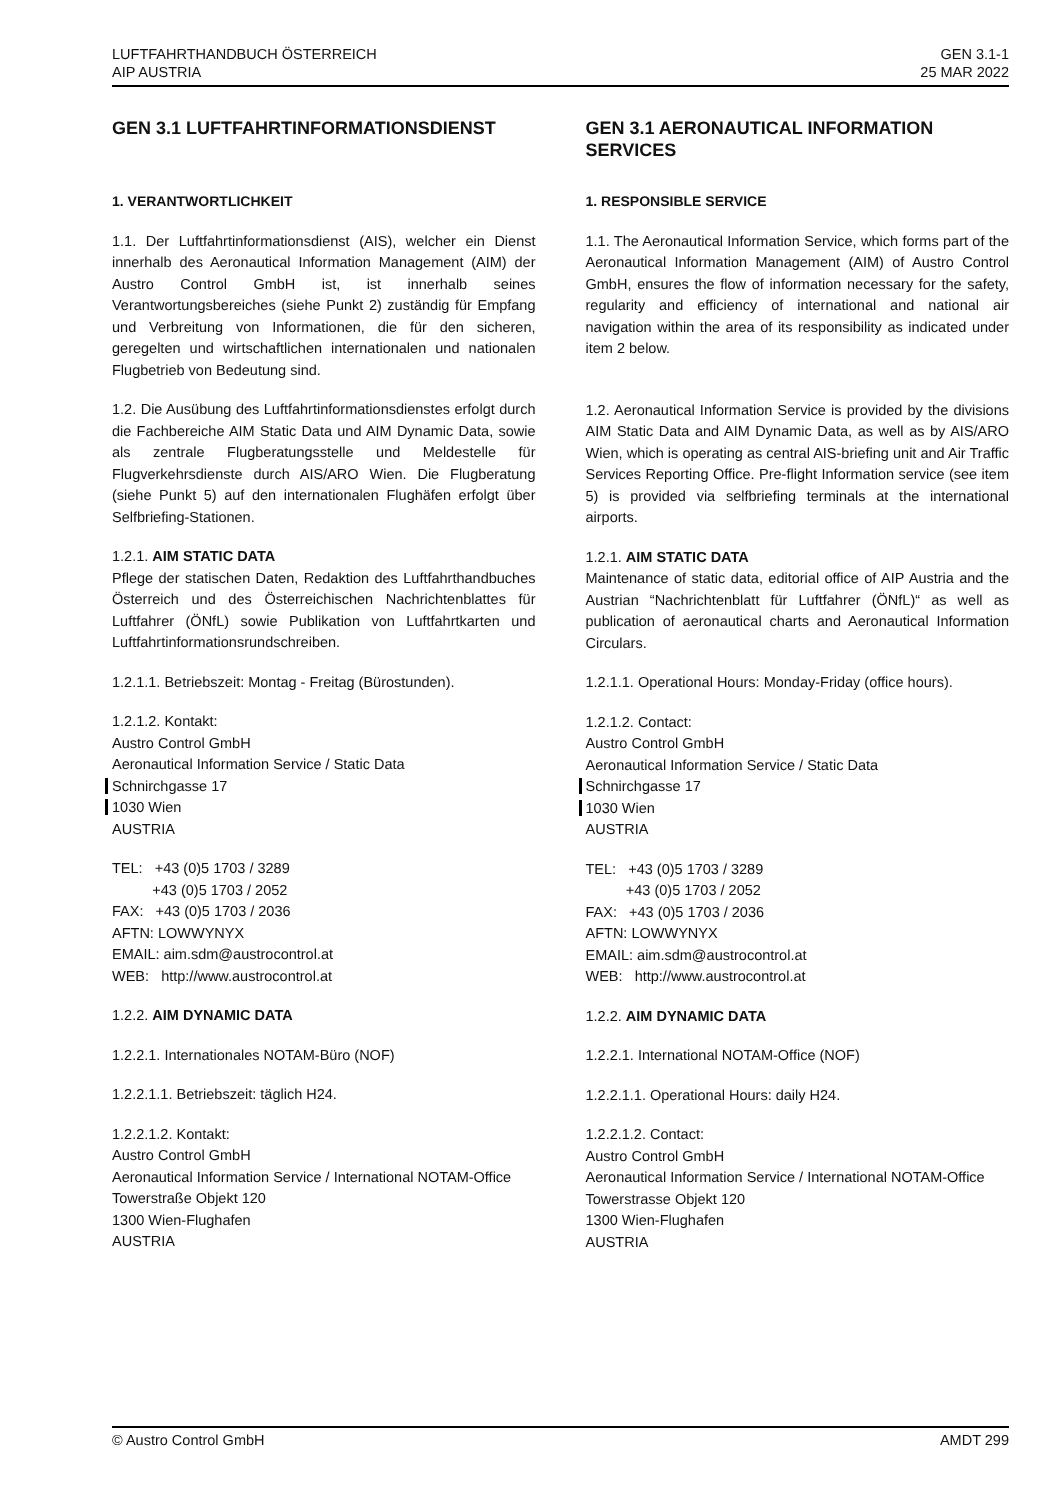LUFTFAHRTHANDBUCH ÖSTERREICH
AIP AUSTRIA
GEN 3.1-1
25 MAR 2022
GEN 3.1 LUFTFAHRTINFORMATIONSDIENST
1. VERANTWORTLICHKEIT
1.1. Der Luftfahrtinformationsdienst (AIS), welcher ein Dienst innerhalb des Aeronautical Information Management (AIM) der Austro Control GmbH ist, ist innerhalb seines Verantwortungsbereiches (siehe Punkt 2) zuständig für Empfang und Verbreitung von Informationen, die für den sicheren, geregelten und wirtschaftlichen internationalen und nationalen Flugbetrieb von Bedeutung sind.
1.2. Die Ausübung des Luftfahrtinformationsdienstes erfolgt durch die Fachbereiche AIM Static Data und AIM Dynamic Data, sowie als zentrale Flugberatungsstelle und Meldestelle für Flugverkehrsdienste durch AIS/ARO Wien. Die Flugberatung (siehe Punkt 5) auf den internationalen Flughäfen erfolgt über Selfbriefing-Stationen.
1.2.1. AIM STATIC DATA
Pflege der statischen Daten, Redaktion des Luftfahrthandbuches Österreich und des Österreichischen Nachrichtenblattes für Luftfahrer (ÖNfL) sowie Publikation von Luftfahrtkarten und Luftfahrtinformationsrundschreiben.
1.2.1.1. Betriebszeit: Montag - Freitag (Bürostunden).
1.2.1.2. Kontakt:
Austro Control GmbH
Aeronautical Information Service / Static Data
Schnirchgasse 17
1030 Wien
AUSTRIA
TEL: +43 (0)5 1703 / 3289
+43 (0)5 1703 / 2052
FAX: +43 (0)5 1703 / 2036
AFTN: LOWWYNYX
EMAIL: aim.sdm@austrocontrol.at
WEB: http://www.austrocontrol.at
1.2.2. AIM DYNAMIC DATA
1.2.2.1. Internationales NOTAM-Büro (NOF)
1.2.2.1.1. Betriebszeit: täglich H24.
1.2.2.1.2. Kontakt:
Austro Control GmbH
Aeronautical Information Service / International NOTAM-Office
Towerstraße Objekt 120
1300 Wien-Flughafen
AUSTRIA
GEN 3.1 AERONAUTICAL INFORMATION SERVICES
1. RESPONSIBLE SERVICE
1.1. The Aeronautical Information Service, which forms part of the Aeronautical Information Management (AIM) of Austro Control GmbH, ensures the flow of information necessary for the safety, regularity and efficiency of international and national air navigation within the area of its responsibility as indicated under item 2 below.
1.2. Aeronautical Information Service is provided by the divisions AIM Static Data and AIM Dynamic Data, as well as by AIS/ARO Wien, which is operating as central AIS-briefing unit and Air Traffic Services Reporting Office. Pre-flight Information service (see item 5) is provided via selfbriefing terminals at the international airports.
1.2.1. AIM STATIC DATA
Maintenance of static data, editorial office of AIP Austria and the Austrian “Nachrichtenblatt für Luftfahrer (ÖNfL)“ as well as publication of aeronautical charts and Aeronautical Information Circulars.
1.2.1.1. Operational Hours: Monday-Friday (office hours).
1.2.1.2. Contact:
Austro Control GmbH
Aeronautical Information Service / Static Data
Schnirchgasse 17
1030 Wien
AUSTRIA
TEL: +43 (0)5 1703 / 3289
+43 (0)5 1703 / 2052
FAX: +43 (0)5 1703 / 2036
AFTN: LOWWYNYX
EMAIL: aim.sdm@austrocontrol.at
WEB: http://www.austrocontrol.at
1.2.2. AIM DYNAMIC DATA
1.2.2.1. International NOTAM-Office (NOF)
1.2.2.1.1. Operational Hours: daily H24.
1.2.2.1.2. Contact:
Austro Control GmbH
Aeronautical Information Service / International NOTAM-Office
Towerstrasse Objekt 120
1300 Wien-Flughafen
AUSTRIA
© Austro Control GmbH AMDT 299